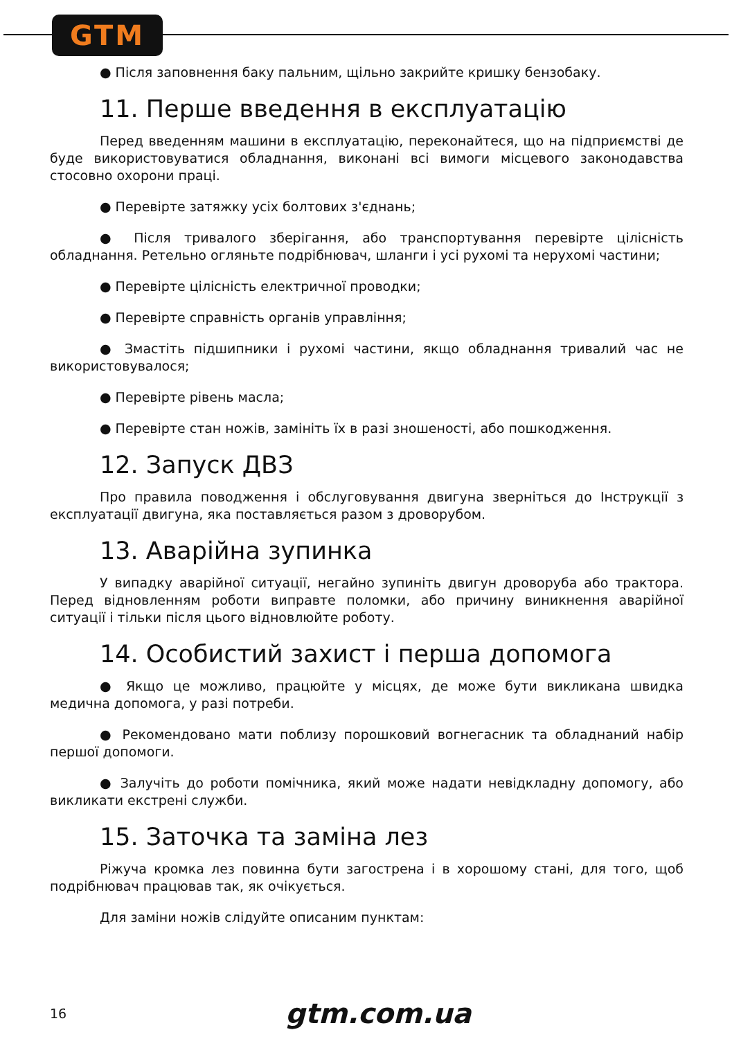GTM
● Після заповнення баку пальним, щільно закрийте кришку бензобаку.
11. Перше введення в експлуатацію
Перед введенням машини в експлуатацію, переконайтеся, що на підприємстві де буде використовуватися обладнання, виконані всі вимоги місцевого законодавства стосовно охорони праці.
● Перевірте затяжку усіх болтових з'єднань;
● Після тривалого зберігання, або транспортування перевірте цілісність обладнання. Ретельно огляньте подрібнювач, шланги і усі рухомі та нерухомі частини;
● Перевірте цілісність електричної проводки;
● Перевірте справність органів управління;
● Змастіть підшипники і рухомі частини, якщо обладнання тривалий час не використовувалося;
● Перевірте рівень масла;
● Перевірте стан ножів, замініть їх в разі зношеності, або пошкодження.
12. Запуск ДВЗ
Про правила поводження і обслуговування двигуна зверніться до Інструкції з експлуатації двигуна, яка поставляється разом з дроворубом.
13. Аварійна зупинка
У випадку аварійної ситуації, негайно зупиніть двигун дроворуба або трактора. Перед відновленням роботи виправте поломки, або причину виникнення аварійної ситуації і тільки після цього відновлюйте роботу.
14. Особистий захист і перша допомога
● Якщо це можливо, працюйте у місцях, де може бути викликана швидка медична допомога, у разі потреби.
● Рекомендовано мати поблизу порошковий вогнегасник та обладнаний набір першої допомоги.
● Залучіть до роботи помічника, який може надати невідкладну допомогу, або викликати екстрені служби.
15. Заточка та заміна лез
Ріжуча кромка лез повинна бути загострена і в хорошому стані, для того, щоб подрібнювач працював так, як очікується.
Для заміни ножів слідуйте описаним пунктам:
16 gtm.com.ua